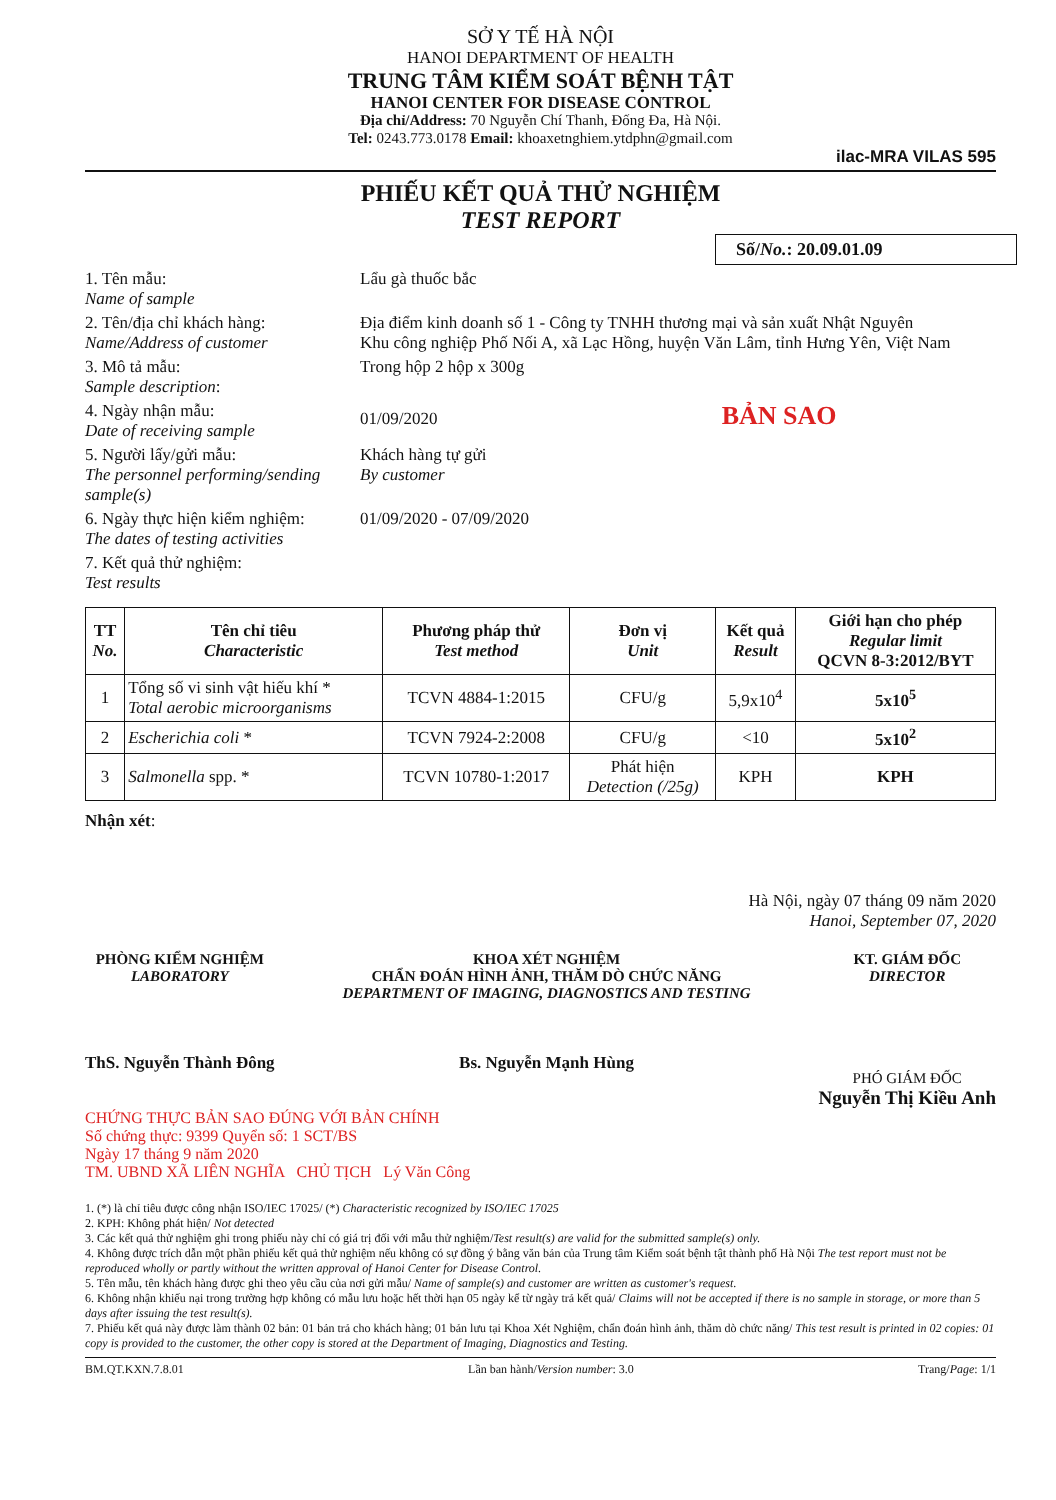SỞ Y TẾ HÀ NỘI
HANOI DEPARTMENT OF HEALTH
TRUNG TÂM KIỂM SOÁT BỆNH TẬT
HANOI CENTER FOR DISEASE CONTROL
Địa chỉ/Address: 70 Nguyễn Chí Thanh, Đống Đa, Hà Nội.
Tel: 0243.773.0178 Email: khoaxetnghiem.ytdphn@gmail.com
ilac-MRA VILAS 595
PHIẾU KẾT QUẢ THỬ NGHIỆM
TEST REPORT
Số/No.: 20.09.01.09
1. Tên mẫu:
Name of sample
Lẩu gà thuốc bắc
2. Tên/địa chỉ khách hàng:
Name/Address of customer
Địa điểm kinh doanh số 1 - Công ty TNHH thương mại và sản xuất Nhật Nguyên
Khu công nghiệp Phố Nối A, xã Lạc Hồng, huyện Văn Lâm, tỉnh Hưng Yên, Việt Nam
3. Mô tả mẫu:
Sample description:
Trong hộp 2 hộp x 300g
4. Ngày nhận mẫu:
Date of receiving sample
01/09/2020 BẢN SAO
5. Người lấy/gửi mẫu:
The personnel performing/sending sample(s)
Khách hàng tự gửi
By customer
6. Ngày thực hiện kiểm nghiệm:
The dates of testing activities
01/09/2020 - 07/09/2020
7. Kết quả thử nghiệm:
Test results
| TT No. | Tên chỉ tiêu Characteristic | Phương pháp thử Test method | Đơn vị Unit | Kết quả Result | Giới hạn cho phép Regular limit QCVN 8-3:2012/BYT |
| --- | --- | --- | --- | --- | --- |
| 1 | Tổng số vi sinh vật hiếu khí * Total aerobic microorganisms | TCVN 4884-1:2015 | CFU/g | 5,9x10<sup>4</sup> | 5x10<sup>5</sup> |
| 2 | Escherichia coli * | TCVN 7924-2:2008 | CFU/g | <10 | 5x10<sup>2</sup> |
| 3 | Salmonella spp. * | TCVN 10780-1:2017 | Phát hiện Detection (/25g) | KPH | KPH |
Nhận xét:
Hà Nội, ngày 07 tháng 09 năm 2020
Hanoi, September 07, 2020
PHÒNG KIỂM NGHIỆM
LABORATORY
ThS. Nguyễn Thành Đông
KHOA XÉT NGHIỆM
CHẨN ĐOÁN HÌNH ẢNH, THĂM DÒ CHỨC NĂNG
DEPARTMENT OF IMAGING, DIAGNOSTICS AND TESTING
Bs. Nguyễn Mạnh Hùng
KT. GIÁM ĐỐC
DIRECTOR
PHÓ GIÁM ĐỐC
Nguyễn Thị Kiều Anh
CHỨNG THỰC BẢN SAO ĐÚNG VỚI BẢN CHÍNH
Số chứng thực: 9399 Quyển số: 1 SCT/BS
Ngày 17 tháng 9 năm 2020
TM. UBND XÃ LIÊN NGHĨA CHỦ TỊCH Lý Văn Công
1. (*) là chỉ tiêu được công nhận ISO/IEC 17025/ (*) Characteristic recognized by ISO/IEC 17025
2. KPH: Không phát hiện/ Not detected
3. Các kết quả thử nghiệm ghi trong phiếu này chỉ có giá trị đối với mẫu thử nghiệm/Test result(s) are valid for the submitted sample(s) only.
4. Không được trích dẫn một phần phiếu kết quả thử nghiệm nếu không có sự đồng ý bằng văn bản của Trung tâm Kiểm soát bệnh tật thành phố Hà Nội The test report must not be reproduced wholly or partly without the written approval of Hanoi Center for Disease Control.
5. Tên mẫu, tên khách hàng được ghi theo yêu cầu của nơi gửi mẫu/ Name of sample(s) and customer are written as customer's request.
6. Không nhận khiếu nại trong trường hợp không có mẫu lưu hoặc hết thời hạn 05 ngày kể từ ngày trả kết quả/ Claims will not be accepted if there is no sample in storage, or more than 5 days after issuing the test result(s).
7. Phiếu kết quả này được làm thành 02 bản: 01 bản trả cho khách hàng; 01 bản lưu tại Khoa Xét Nghiệm, chẩn đoán hình ảnh, thăm dò chức năng/ This test result is printed in 02 copies: 01 copy is provided to the customer, the other copy is stored at the Department of Imaging, Diagnostics and Testing.
BM.QT.KXN.7.8.01 Lần ban hành/Version number: 3.0 Trang/Page: 1/1